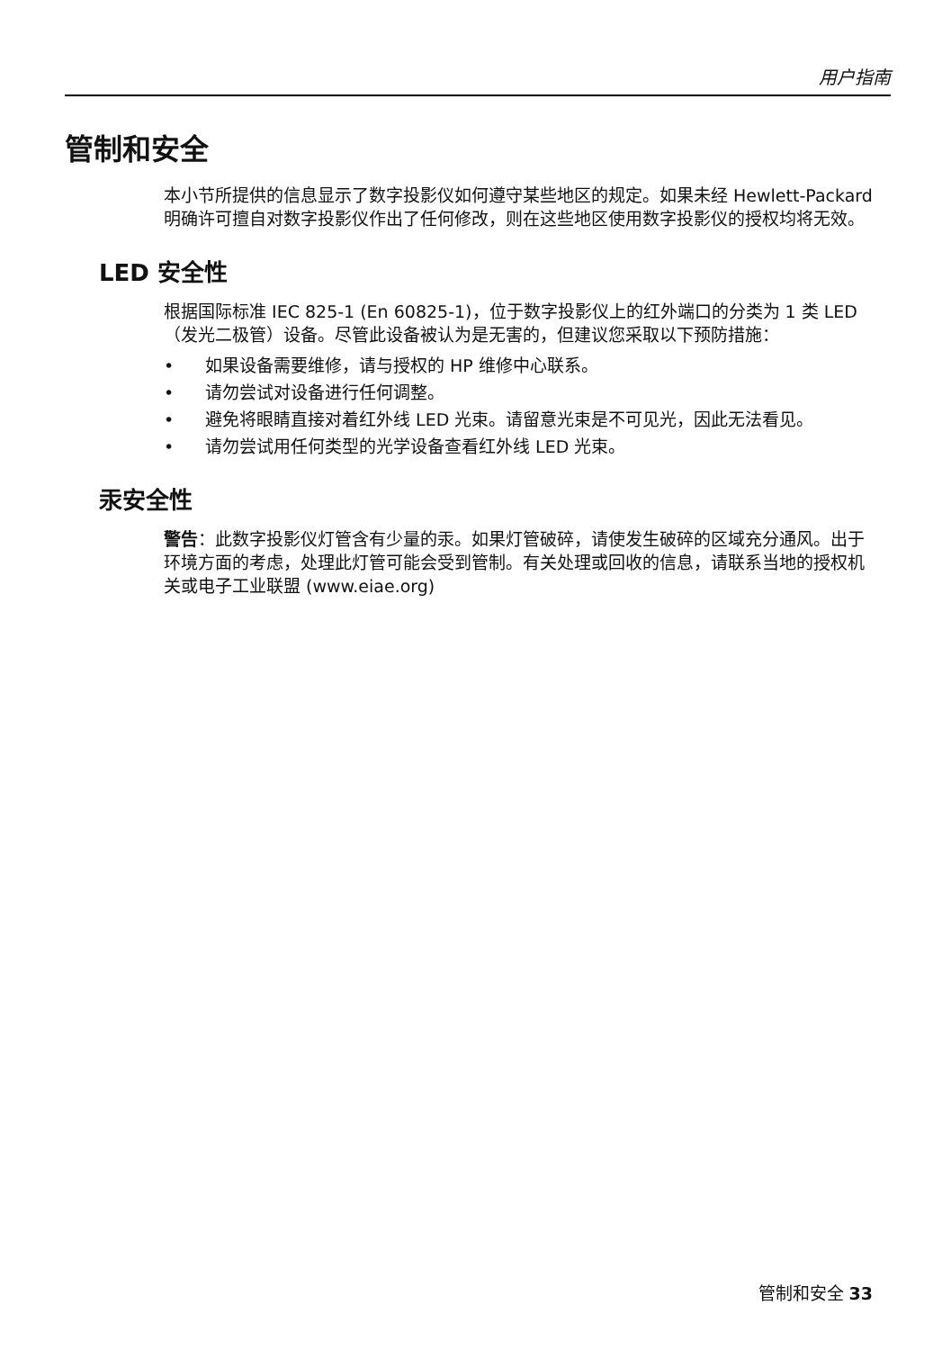用户指南
管制和安全
本小节所提供的信息显示了数字投影仪如何遵守某些地区的规定。如果未经 Hewlett-Packard 明确许可擅自对数字投影仪作出了任何修改，则在这些地区使用数字投影仪的授权均将无效。
LED 安全性
根据国际标准 IEC 825-1 (En 60825-1)，位于数字投影仪上的红外端口的分类为 1 类 LED （发光二极管）设备。尽管此设备被认为是无害的，但建议您采取以下预防措施：
• 如果设备需要维修，请与授权的 HP 维修中心联系。
• 请勿尝试对设备进行任何调整。
• 避免将眼睛直接对着红外线 LED 光束。请留意光束是不可见光，因此无法看见。
• 请勿尝试用任何类型的光学设备查看红外线 LED 光束。
汞安全性
警告：此数字投影仪灯管含有少量的汞。如果灯管破碎，请使发生破碎的区域充分通风。出于环境方面的考虑，处理此灯管可能会受到管制。有关处理或回收的信息，请联系当地的授权机关或电子工业联盟 (www.eiae.org)
管制和安全 33